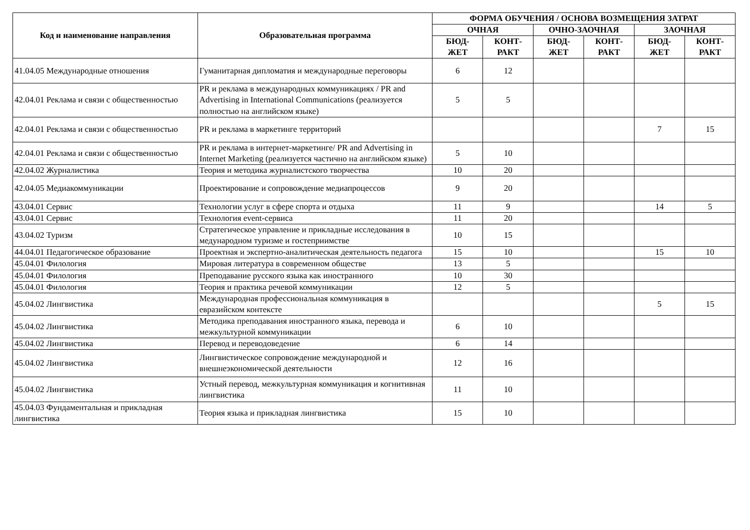| Код и наименование направления | Образовательная программа | ФОРМА ОБУЧЕНИЯ / ОСНОВА ВОЗМЕЩЕНИЯ ЗАТРАТ | | | | | |
| --- | --- | --- | --- | --- | --- | --- | --- |
| | | ОЧНАЯ | | ОЧНО-ЗАОЧНАЯ | | ЗАОЧНАЯ | |
| | | БЮД- ЖЕТ | КОНТ- РАКТ | БЮД- ЖЕТ | КОНТ- РАКТ | БЮД- ЖЕТ | КОНТ- РАКТ |
| 41.04.05 Международные отношения | Гуманитарная дипломатия и международные переговоры | 6 | 12 | | | | |
| 42.04.01 Реклама и связи с общественностью | PR и реклама в международных коммуникациях / PR and Advertising in International Communications (реализуется полностью на английском языке) | 5 | 5 | | | | |
| 42.04.01 Реклама и связи с общественностью | PR и реклама в маркетинге территорий | | | | | 7 | 15 |
| 42.04.01 Реклама и связи с общественностью | PR и реклама в интернет-маркетинге/ PR and Advertising in Internet Marketing (реализуется частично на английском языке) | 5 | 10 | | | | |
| 42.04.02 Журналистика | Теория и методика журналистского творчества | 10 | 20 | | | | |
| 42.04.05 Медиакоммуникации | Проектирование и сопровождение медиапроцессов | 9 | 20 | | | | |
| 43.04.01 Сервис | Технологии услуг в сфере спорта и отдыха | 11 | 9 | | | 14 | 5 |
| 43.04.01 Сервис | Технология event-сервиса | 11 | 20 | | | | |
| 43.04.02 Туризм | Стратегическое управление и прикладные исследования в медународном туризме и гостеприимстве | 10 | 15 | | | | |
| 44.04.01 Педагогическое образование | Проектная и экспертно-аналитическая деятельность педагога | 15 | 10 | | | 15 | 10 |
| 45.04.01 Филология | Мировая литература в современном обществе | 13 | 5 | | | | |
| 45.04.01 Филология | Преподавание русского языка как иностранного | 10 | 30 | | | | |
| 45.04.01 Филология | Теория и практика речевой коммуникации | 12 | 5 | | | | |
| 45.04.02 Лингвистика | Международная профессиональная коммуникация в евразийском контексте | | | | | 5 | 15 |
| 45.04.02 Лингвистика | Методика преподавания иностранного языка, перевода и межкультурной коммуникации | 6 | 10 | | | | |
| 45.04.02 Лингвистика | Перевод и переводоведение | 6 | 14 | | | | |
| 45.04.02 Лингвистика | Лингвистическое сопровождение международной и внешнеэкономической деятельности | 12 | 16 | | | | |
| 45.04.02 Лингвистика | Устный перевод, межкультурная коммуникация и когнитивная лингвистика | 11 | 10 | | | | |
| 45.04.03 Фундаментальная и прикладная лингвистика | Теория языка и прикладная лингвистика | 15 | 10 | | | | |